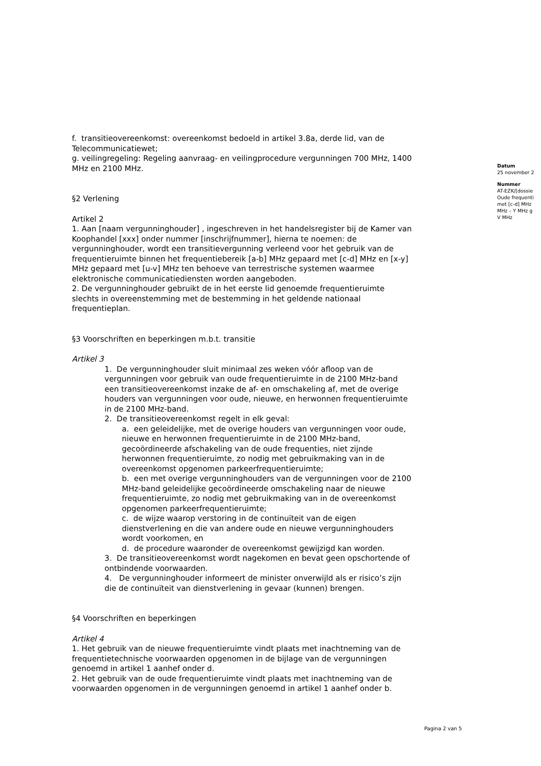f. transitieovereenkomst: overeenkomst bedoeld in artikel 3.8a, derde lid, van de Telecommunicatiewet;
g. veilingregeling: Regeling aanvraag- en veilingprocedure vergunningen 700 MHz, 1400 MHz en 2100 MHz.
§2 Verlening
Artikel 2
1. Aan [naam vergunninghouder] , ingeschreven in het handelsregister bij de Kamer van Koophandel [xxx] onder nummer [inschrijfnummer], hierna te noemen: de vergunninghouder, wordt een transitievergunning verleend voor het gebruik van de frequentieruimte binnen het frequentiebereik [a-b] MHz gepaard met [c-d] MHz en [x-y] MHz gepaard met [u-v] MHz ten behoeve van terrestrische systemen waarmee elektronische communicatiediensten worden aangeboden.
2. De vergunninghouder gebruikt de in het eerste lid genoemde frequentieruimte slechts in overeenstemming met de bestemming in het geldende nationaal frequentieplan.
§3 Voorschriften en beperkingen m.b.t. transitie
Artikel 3
1. De vergunninghouder sluit minimaal zes weken vóór afloop van de vergunningen voor gebruik van oude frequentieruimte in de 2100 MHz-band een transitieovereenkomst inzake de af- en omschakeling af, met de overige houders van vergunningen voor oude, nieuwe, en herwonnen frequentieruimte in de 2100 MHz-band.
2. De transitieovereenkomst regelt in elk geval:
a. een geleidelijke, met de overige houders van vergunningen voor oude, nieuwe en herwonnen frequentieruimte in de 2100 MHz-band, gecoördineerde afschakeling van de oude frequenties, niet zijnde herwonnen frequentieruimte, zo nodig met gebruikmaking van in de overeenkomst opgenomen parkeerfrequentieruimte;
b. een met overige vergunninghouders van de vergunningen voor de 2100 MHz-band geleidelijke gecoördineerde omschakeling naar de nieuwe frequentieruimte, zo nodig met gebruikmaking van in de overeenkomst opgenomen parkeerfrequentieruimte;
c. de wijze waarop verstoring in de continuïteit van de eigen dienstverlening en die van andere oude en nieuwe vergunninghouders wordt voorkomen, en
d. de procedure waaronder de overeenkomst gewijzigd kan worden.
3. De transitieovereenkomst wordt nagekomen en bevat geen opschortende of ontbindende voorwaarden.
4. De vergunninghouder informeert de minister onverwijld als er risico’s zijn die de continuïteit van dienstverlening in gevaar (kunnen) brengen.
§4 Voorschriften en beperkingen
Artikel 4
1. Het gebruik van de nieuwe frequentieruimte vindt plaats met inachtneming van de frequentietechnische voorwaarden opgenomen in de bijlage van de vergunningen genoemd in artikel 1 aanhef onder d.
2. Het gebruik van de oude frequentieruimte vindt plaats met inachtneming van de voorwaarden opgenomen in de vergunningen genoemd in artikel 1 aanhef onder b.
Datum
25 november 2
Nummer
AT-EZK/[dossie
Oude frequenti
met [c-d] MHz
MHz – Y MHz g
V MHz
Pagina 2 van 5